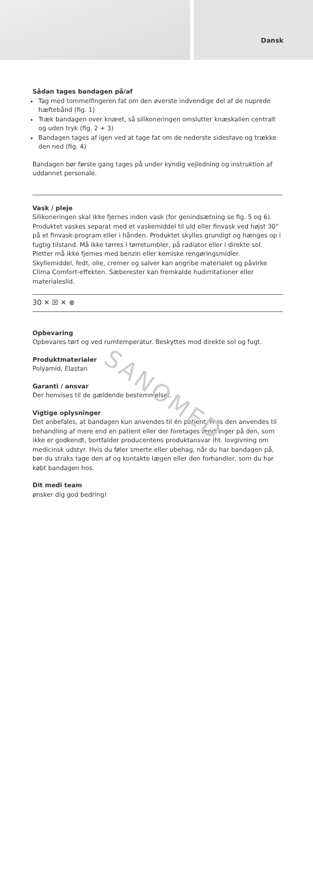Dansk
Sådan tages bandagen på/af
Tag med tommelfingeren fat om den øverste indvendige del af de nuprede hæftebånd (fig. 1)
Træk bandagen over knæet, så silikoneringen omslutter knæskallen centralt og uden tryk (fig. 2 + 3)
Bandagen tages af igen ved at tage fat om de nederste sidestave og trække den ned (fig. 4)
Bandagen bør første gang tages på under kyndig vejledning og instruktion af uddannet personale.
Vask / pleje
Silikoneringen skal ikke fjernes inden vask (for genindsætning se fig. 5 og 6). Produktet vaskes separat med et vaskemiddel til uld eller finvask ved højst 30° på et finvask-program eller i hånden. Produktet skylles grundigt og hænges op i fugtig tilstand. Må ikke tørres i tørretumbler, på radiator eller i direkte sol. Pletter må ikke fjernes med benzin eller kemiske rengøringsmidler. Skyllemiddel, fedt, olie, cremer og salver kan angribe materialet og påvirke Clima Comfort-effekten. Sæberester kan fremkalde hudirritationer eller materialeslid.
30 ✕ ☒ ✕ ⊗
Opbevaring
Opbevares tørt og ved rumtemperatur. Beskyttes mod direkte sol og fugt.
Produktmaterialer
Polyamid, Elastan
Garanti / ansvar
Der henvises til de gældende bestemmelser.
Vigtige oplysninger
Det anbefales, at bandagen kun anvendes til én patient. Hvis den anvendes til behandling af mere end en patient eller der foretages ændringer på den, som ikke er godkendt, bortfalder producentens produktansvar iht. lovgivning om medicinsk udstyr. Hvis du føler smerte eller ubehag, når du har bandagen på, bør du straks tage den af og kontakte lægen eller den forhandler, som du har købt bandagen hos.
Dit medi team
ønsker dig god bedring!
SANOMED